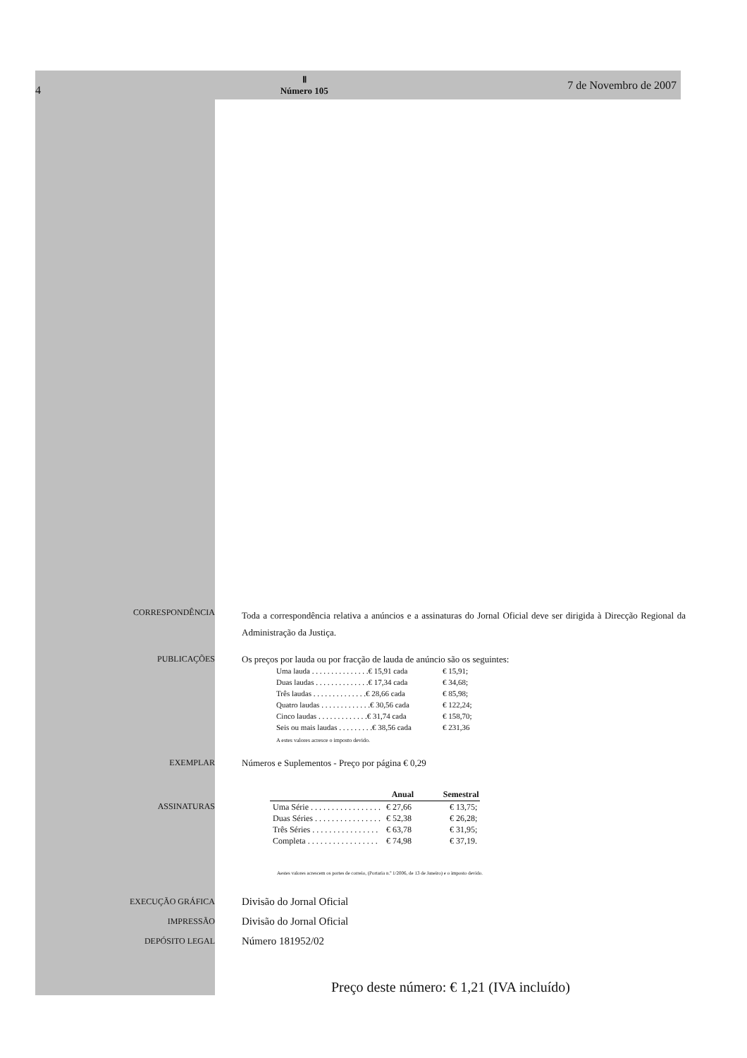4
Ⅱ
Número 105
7 de Novembro de 2007
CORRESPONDÊNCIA
Toda a correspondência relativa a anúncios e a assinaturas do Jornal Oficial deve ser dirigida à Direcção Regional da Administração da Justiça.
PUBLICAÇÕES Os preços por lauda ou por fracção de lauda de anúncio são os seguintes:
| Uma lauda . . . . . . . . . . . . . . .€ 15,91 cada | € 15,91; |
| Duas laudas . . . . . . . . . . . . . .€ 17,34 cada | € 34,68; |
| Três laudas . . . . . . . . . . . . . .€ 28,66 cada | € 85,98; |
| Quatro laudas . . . . . . . . . . . . .€ 30,56 cada | € 122,24; |
| Cinco laudas . . . . . . . . . . . . .€ 31,74 cada | € 158,70; |
| Seis ou mais laudas . . . . . . . . .€ 38,56 cada | € 231,36 |
A estes valores acresce o imposto devido.
EXEMPLAR Números e Suplementos - Preço por página € 0,29
ASSINATURAS
| | Anual | Semestral |
| --- | --- | --- |
| Uma Série . . . . . . . . . . . . . . . . . | € 27,66 | € 13,75; |
| Duas Séries . . . . . . . . . . . . . . . . | € 52,38 | € 26,28; |
| Três Séries . . . . . . . . . . . . . . . . | € 63,78 | € 31,95; |
| Completa . . . . . . . . . . . . . . . . . | € 74,98 | € 37,19. |
Aestes valores acrescem os portes de correio, (Portaria n.º 1/2006, de 13 de Janeiro) e o imposto devido.
EXECUÇÃO GRÁFICA
IMPRESSÃO
DEPÓSITO LEGAL
Divisão do Jornal Oficial
Divisão do Jornal Oficial
Número 181952/02
Preço deste número: € 1,21 (IVA incluído)